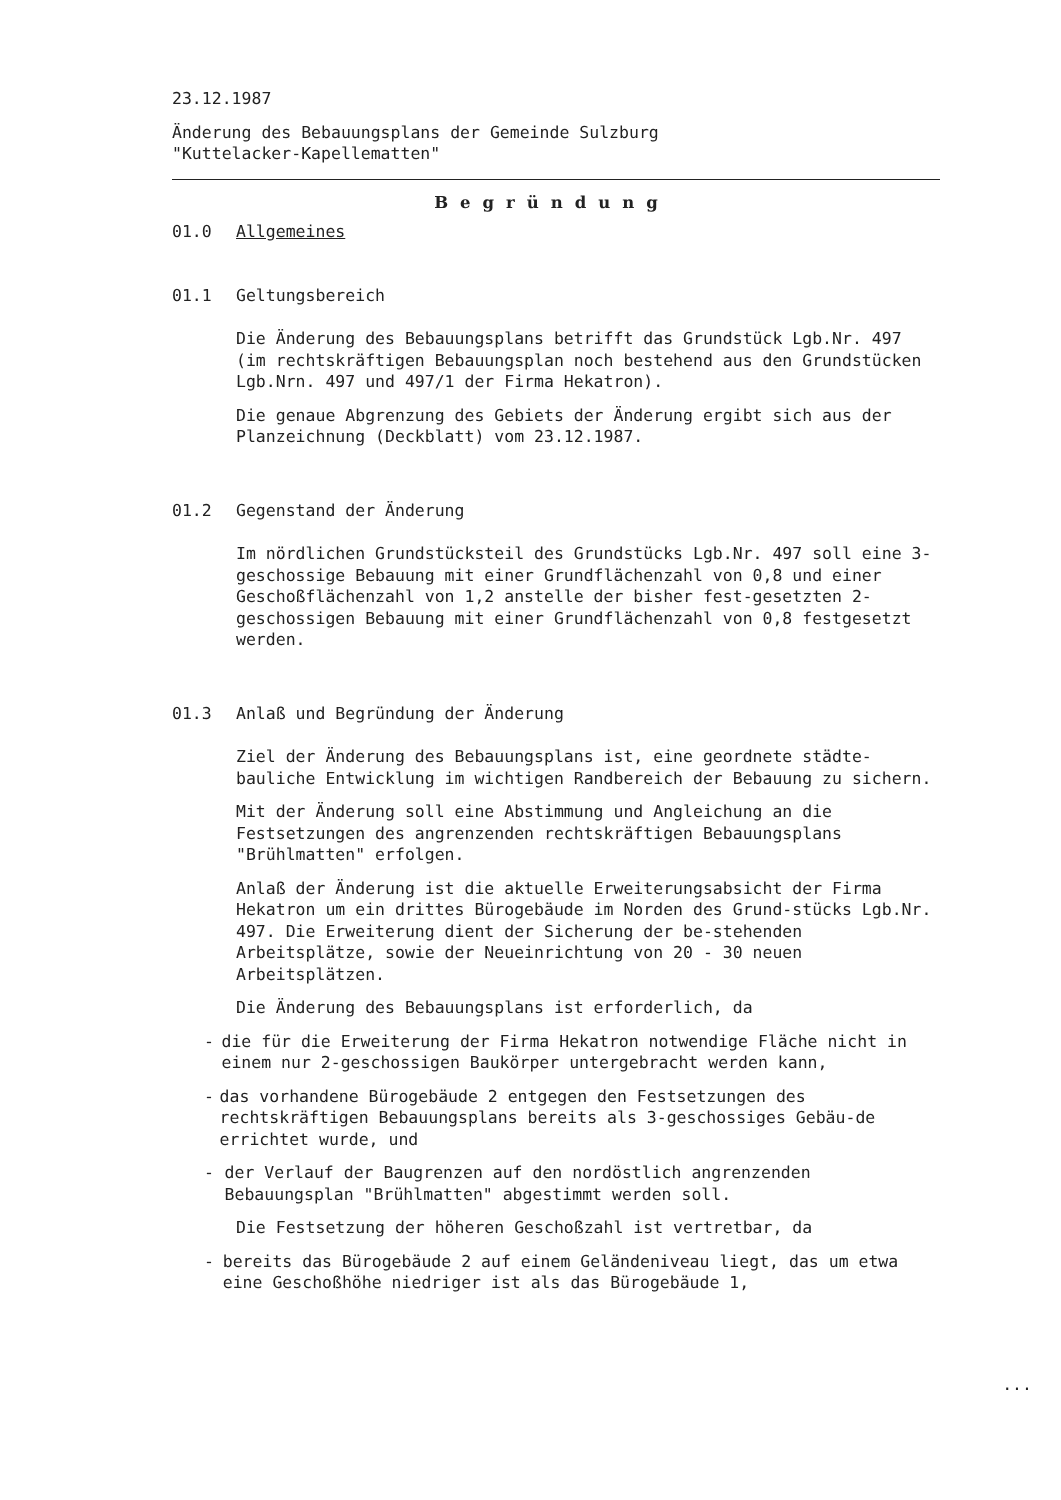23.12.1987
Änderung des Bebauungsplans der Gemeinde Sulzburg
"Kuttelacker-Kapellematten"
Begründung
01.0 Allgemeines
01.1 Geltungsbereich
Die Änderung des Bebauungsplans betrifft das Grundstück Lgb.Nr. 497 (im rechtskräftigen Bebauungsplan noch bestehend aus den Grundstücken Lgb.Nrn. 497 und 497/1 der Firma Hekatron).
Die genaue Abgrenzung des Gebiets der Änderung ergibt sich aus der Planzeichnung (Deckblatt) vom 23.12.1987.
01.2 Gegenstand der Änderung
Im nördlichen Grundstücksteil des Grundstücks Lgb.Nr. 497 soll eine 3-geschossige Bebauung mit einer Grundflächenzahl von 0,8 und einer Geschoßflächenzahl von 1,2 anstelle der bisher fest-gesetzten 2-geschossigen Bebauung mit einer Grundflächenzahl von 0,8 festgesetzt werden.
01.3 Anlaß und Begründung der Änderung
Ziel der Änderung des Bebauungsplans ist, eine geordnete städte-bauliche Entwicklung im wichtigen Randbereich der Bebauung zu sichern.
Mit der Änderung soll eine Abstimmung und Angleichung an die Festsetzungen des angrenzenden rechtskräftigen Bebauungsplans "Brühlmatten" erfolgen.
Anlaß der Änderung ist die aktuelle Erweiterungsabsicht der Firma Hekatron um ein drittes Bürogebäude im Norden des Grund-stücks Lgb.Nr. 497. Die Erweiterung dient der Sicherung der be-stehenden Arbeitsplätze, sowie der Neueinrichtung von 20 - 30 neuen Arbeitsplätzen.
Die Änderung des Bebauungsplans ist erforderlich, da
- die für die Erweiterung der Firma Hekatron notwendige Fläche nicht in einem nur 2-geschossigen Baukörper untergebracht werden kann,
- das vorhandene Bürogebäude 2 entgegen den Festsetzungen des rechtskräftigen Bebauungsplans bereits als 3-geschossiges Gebäu-de errichtet wurde, und
- der Verlauf der Baugrenzen auf den nordöstlich angrenzenden Bebauungsplan "Brühlmatten" abgestimmt werden soll.
Die Festsetzung der höheren Geschoßzahl ist vertretbar, da
- bereits das Bürogebäude 2 auf einem Geländeniveau liegt, das um etwa eine Geschoßhöhe niedriger ist als das Bürogebäude 1,
...